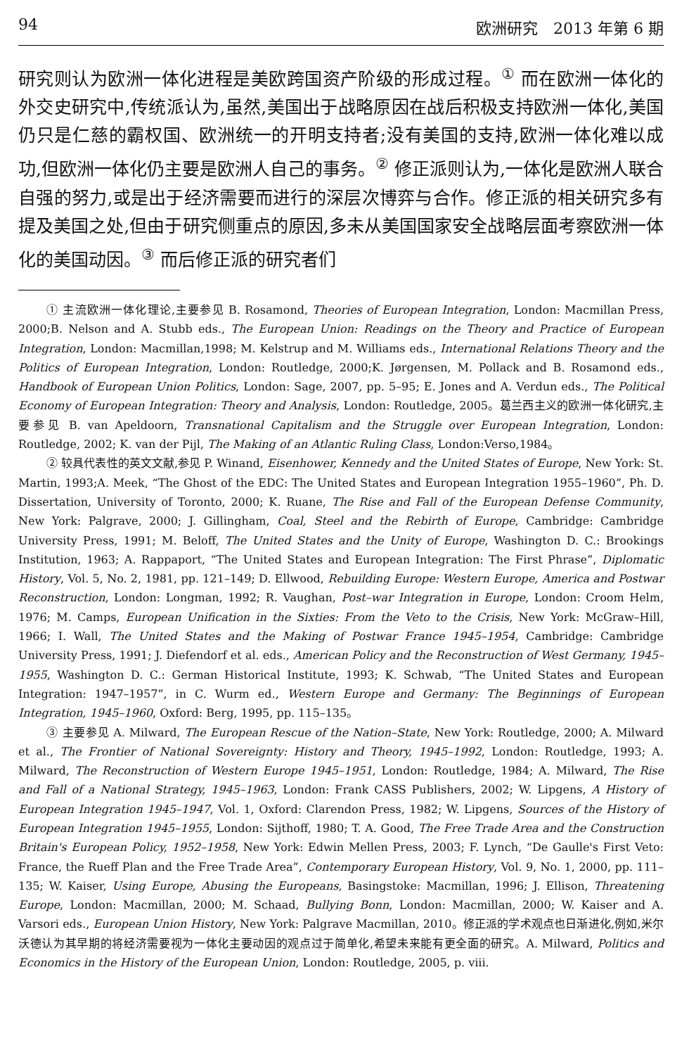94 欧洲研究　2013 年第 6 期
研究则认为欧洲一体化进程是美欧跨国资产阶级的形成过程。<sup>①</sup> 而在欧洲一体化的外交史研究中,传统派认为,虽然,美国出于战略原因在战后积极支持欧洲一体化,美国仍只是仁慈的霸权国、欧洲统一的开明支持者;没有美国的支持,欧洲一体化难以成功,但欧洲一体化仍主要是欧洲人自己的事务。<sup>②</sup> 修正派则认为,一体化是欧洲人联合自强的努力,或是出于经济需要而进行的深层次博弈与合作。修正派的相关研究多有提及美国之处,但由于研究侧重点的原因,多未从美国国家安全战略层面考察欧洲一体化的美国动因。<sup>③</sup> 而后修正派的研究者们
① 主流欧洲一体化理论,主要参见 B. Rosamond, Theories of European Integration, London: Macmillan Press, 2000;B. Nelson and A. Stubb eds., The European Union: Readings on the Theory and Practice of European Integration, London: Macmillan,1998; M. Kelstrup and M. Williams eds., International Relations Theory and the Politics of European Integration, London: Routledge, 2000;K. Jørgensen, M. Pollack and B. Rosamond eds., Handbook of European Union Politics, London: Sage, 2007, pp. 5–95; E. Jones and A. Verdun eds., The Political Economy of European Integration: Theory and Analysis, London: Routledge, 2005。葛兰西主义的欧洲一体化研究,主要参见 B. van Apeldoorn, Transnational Capitalism and the Struggle over European Integration, London: Routledge, 2002; K. van der Pijl, The Making of an Atlantic Ruling Class, London:Verso,1984。
② 较具代表性的英文文献,参见 P. Winand, Eisenhower, Kennedy and the United States of Europe, New York: St. Martin, 1993;A. Meek, “The Ghost of the EDC: The United States and European Integration 1955–1960”, Ph. D. Dissertation, University of Toronto, 2000; K. Ruane, The Rise and Fall of the European Defense Community, New York: Palgrave, 2000; J. Gillingham, Coal, Steel and the Rebirth of Europe, Cambridge: Cambridge University Press, 1991; M. Beloff, The United States and the Unity of Europe, Washington D. C.: Brookings Institution, 1963; A. Rappaport, “The United States and European Integration: The First Phrase”, Diplomatic History, Vol. 5, No. 2, 1981, pp. 121–149; D. Ellwood, Rebuilding Europe: Western Europe, America and Postwar Reconstruction, London: Longman, 1992; R. Vaughan, Post–war Integration in Europe, London: Croom Helm, 1976; M. Camps, European Unification in the Sixties: From the Veto to the Crisis, New York: McGraw–Hill, 1966; I. Wall, The United States and the Making of Postwar France 1945–1954, Cambridge: Cambridge University Press, 1991; J. Diefendorf et al. eds., American Policy and the Reconstruction of West Germany, 1945–1955, Washington D. C.: German Historical Institute, 1993; K. Schwab, “The United States and European Integration: 1947–1957”, in C. Wurm ed., Western Europe and Germany: The Beginnings of European Integration, 1945–1960, Oxford: Berg, 1995, pp. 115–135。
③ 主要参见 A. Milward, The European Rescue of the Nation–State, New York: Routledge, 2000; A. Milward et al., The Frontier of National Sovereignty: History and Theory, 1945–1992, London: Routledge, 1993; A. Milward, The Reconstruction of Western Europe 1945–1951, London: Routledge, 1984; A. Milward, The Rise and Fall of a National Strategy, 1945–1963, London: Frank CASS Publishers, 2002; W. Lipgens, A History of European Integration 1945–1947, Vol. 1, Oxford: Clarendon Press, 1982; W. Lipgens, Sources of the History of European Integration 1945–1955, London: Sijthoff, 1980; T. A. Good, The Free Trade Area and the Construction Britain's European Policy, 1952–1958, New York: Edwin Mellen Press, 2003; F. Lynch, “De Gaulle's First Veto: France, the Rueff Plan and the Free Trade Area”, Contemporary European History, Vol. 9, No. 1, 2000, pp. 111–135; W. Kaiser, Using Europe, Abusing the Europeans, Basingstoke: Macmillan, 1996; J. Ellison, Threatening Europe, London: Macmillan, 2000; M. Schaad, Bullying Bonn, London: Macmillan, 2000; W. Kaiser and A. Varsori eds., European Union History, New York: Palgrave Macmillan, 2010。修正派的学术观点也日渐进化,例如,米尔沃德认为其早期的将经济需要视为一体化主要动因的观点过于简单化,希望未来能有更全面的研究。A. Milward, Politics and Economics in the History of the European Union, London: Routledge, 2005, p. viii.